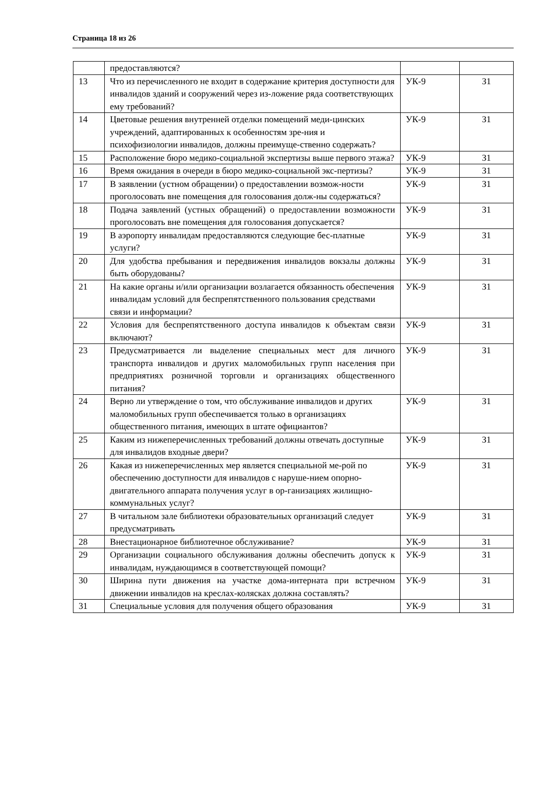Страница 18 из 26
| | предоставляются? | | |
| 13 | Что из перечисленного не входит в содержание критерия доступности для инвалидов зданий и сооружений через из-ложение ряда соответствующих ему требований? | УК-9 | З1 |
| 14 | Цветовые решения внутренней отделки помещений меди-цинских учреждений, адаптированных к особенностям зре-ния и психофизиологии инвалидов, должны преимуще-ственно содержать? | УК-9 | З1 |
| 15 | Расположение бюро медико-социальной экспертизы выше первого этажа? | УК-9 | З1 |
| 16 | Время ожидания в очереди в бюро медико-социальной экс-пертизы? | УК-9 | З1 |
| 17 | В заявлении (устном обращении) о предоставлении возмож-ности проголосовать вне помещения для голосования долж-ны содержаться? | УК-9 | З1 |
| 18 | Подача заявлений (устных обращений) о предоставлении возможности проголосовать вне помещения для голосования допускается? | УК-9 | З1 |
| 19 | В аэропорту инвалидам предоставляются следующие бес-платные услуги? | УК-9 | З1 |
| 20 | Для удобства пребывания и передвижения инвалидов вокзалы должны быть оборудованы? | УК-9 | З1 |
| 21 | На какие органы и/или организации возлагается обязанность обеспечения инвалидам условий для беспрепятственного пользования средствами связи и информации? | УК-9 | З1 |
| 22 | Условия для беспрепятственного доступа инвалидов к объектам связи включают? | УК-9 | З1 |
| 23 | Предусматривается ли выделение специальных мест для личного транспорта инвалидов и других маломобильных групп населения при предприятиях розничной торговли и организациях общественного питания? | УК-9 | З1 |
| 24 | Верно ли утверждение о том, что обслуживание инвалидов и других маломобильных групп обеспечивается только в организациях общественного питания, имеющих в штате официантов? | УК-9 | З1 |
| 25 | Каким из нижеперечисленных требований должны отвечать доступные для инвалидов входные двери? | УК-9 | З1 |
| 26 | Какая из нижеперечисленных мер является специальной ме-рой по обеспечению доступности для инвалидов с наруше-нием опорно-двигательного аппарата получения услуг в ор-ганизациях жилищно-коммунальных услуг? | УК-9 | З1 |
| 27 | В читальном зале библиотеки образовательных организаций следует предусматривать | УК-9 | З1 |
| 28 | Внестационарное библиотечное обслуживание? | УК-9 | З1 |
| 29 | Организации социального обслуживания должны обеспечить допуск к инвалидам, нуждающимся в соответствующей помощи? | УК-9 | З1 |
| 30 | Ширина пути движения на участке дома-интерната при встречном движении инвалидов на креслах-колясках должна составлять? | УК-9 | З1 |
| 31 | Специальные условия для получения общего образования | УК-9 | З1 |